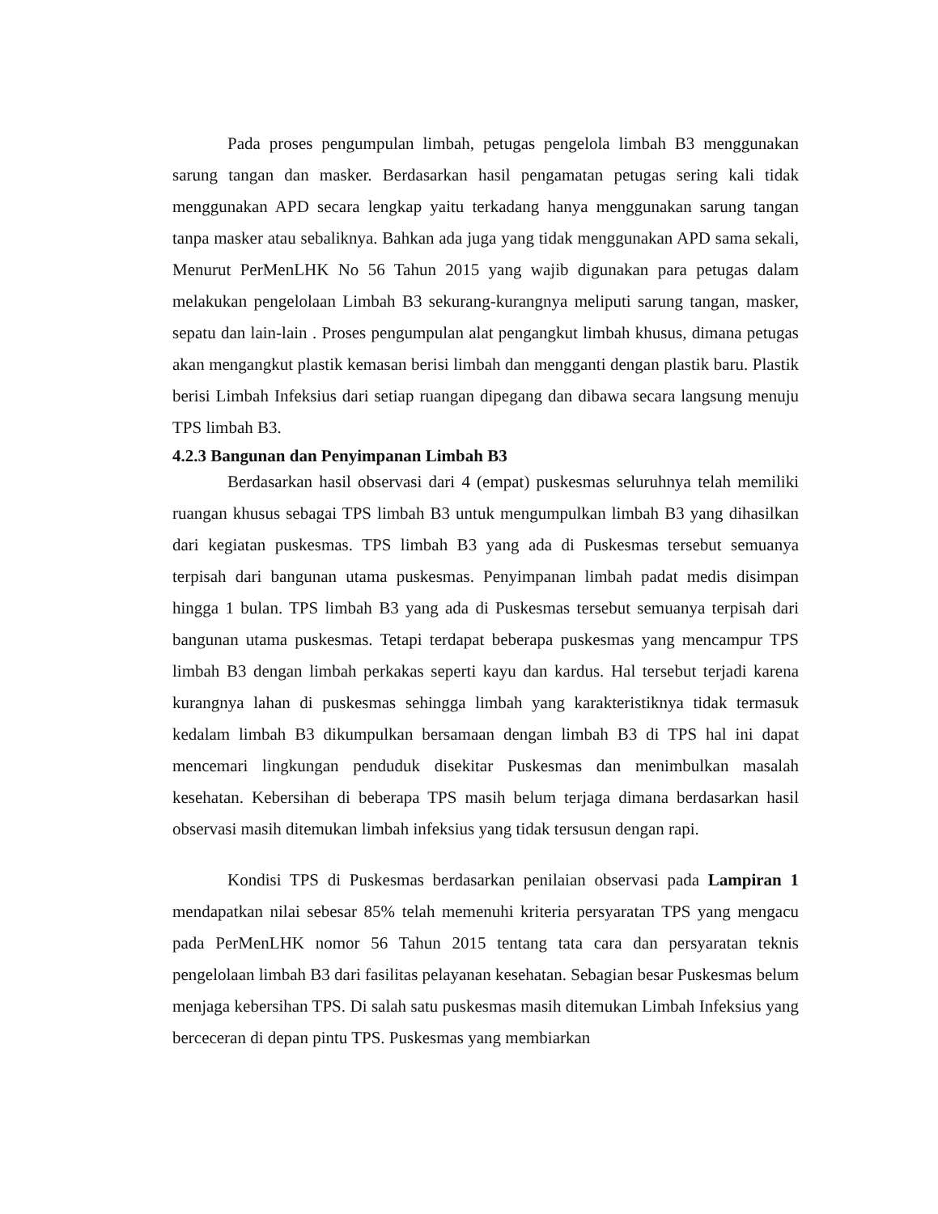Pada proses pengumpulan limbah, petugas pengelola limbah B3 menggunakan sarung tangan dan masker. Berdasarkan hasil pengamatan petugas sering kali tidak menggunakan APD secara lengkap yaitu terkadang hanya menggunakan sarung tangan tanpa masker atau sebaliknya. Bahkan ada juga yang tidak menggunakan APD sama sekali, Menurut PerMenLHK No 56 Tahun 2015 yang wajib digunakan para petugas dalam melakukan pengelolaan Limbah B3 sekurang-kurangnya meliputi sarung tangan, masker, sepatu dan lain-lain . Proses pengumpulan alat pengangkut limbah khusus, dimana petugas akan mengangkut plastik kemasan berisi limbah dan mengganti dengan plastik baru. Plastik berisi Limbah Infeksius dari setiap ruangan dipegang dan dibawa secara langsung menuju TPS limbah B3.
4.2.3 Bangunan dan Penyimpanan Limbah B3
Berdasarkan hasil observasi dari 4 (empat) puskesmas seluruhnya telah memiliki ruangan khusus sebagai TPS limbah B3 untuk mengumpulkan limbah B3 yang dihasilkan dari kegiatan puskesmas. TPS limbah B3 yang ada di Puskesmas tersebut semuanya terpisah dari bangunan utama puskesmas. Penyimpanan limbah padat medis disimpan hingga 1 bulan. TPS limbah B3 yang ada di Puskesmas tersebut semuanya terpisah dari bangunan utama puskesmas. Tetapi terdapat beberapa puskesmas yang mencampur TPS limbah B3 dengan limbah perkakas seperti kayu dan kardus. Hal tersebut terjadi karena kurangnya lahan di puskesmas sehingga limbah yang karakteristiknya tidak termasuk kedalam limbah B3 dikumpulkan bersamaan dengan limbah B3 di TPS hal ini dapat mencemari lingkungan penduduk disekitar Puskesmas dan menimbulkan masalah kesehatan. Kebersihan di beberapa TPS masih belum terjaga dimana berdasarkan hasil observasi masih ditemukan limbah infeksius yang tidak tersusun dengan rapi.
Kondisi TPS di Puskesmas berdasarkan penilaian observasi pada Lampiran 1 mendapatkan nilai sebesar 85% telah memenuhi kriteria persyaratan TPS yang mengacu pada PerMenLHK nomor 56 Tahun 2015 tentang tata cara dan persyaratan teknis pengelolaan limbah B3 dari fasilitas pelayanan kesehatan. Sebagian besar Puskesmas belum menjaga kebersihan TPS. Di salah satu puskesmas masih ditemukan Limbah Infeksius yang berceceran di depan pintu TPS. Puskesmas yang membiarkan